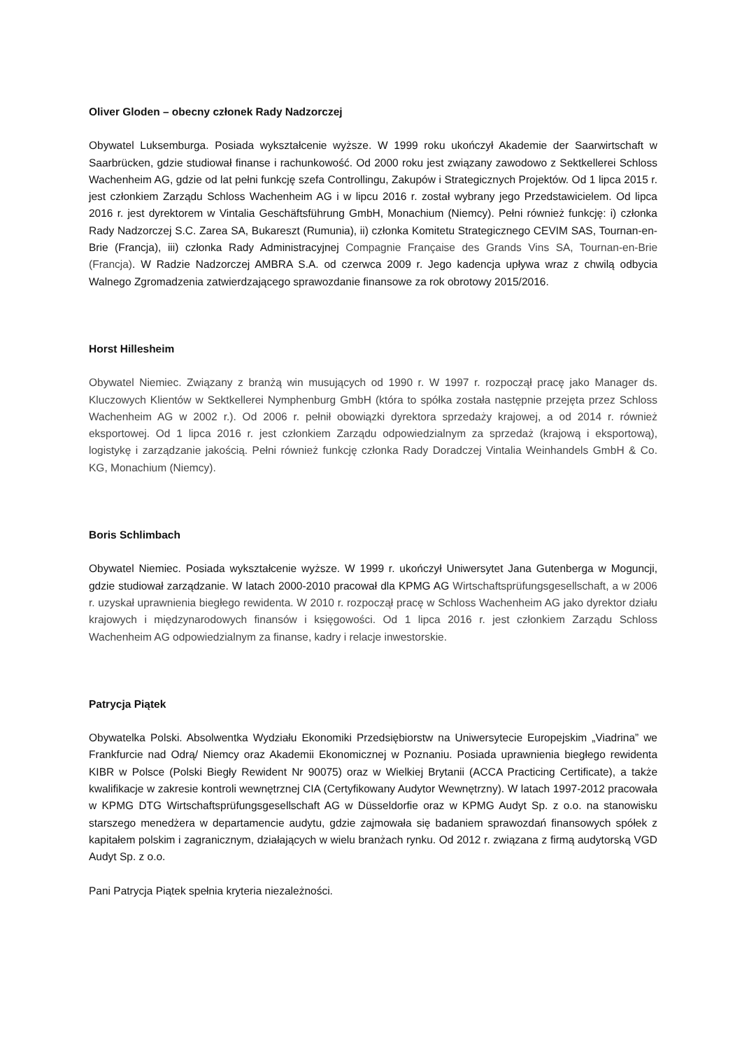Oliver Gloden – obecny członek Rady Nadzorczej
Obywatel Luksemburga. Posiada wykształcenie wyższe. W 1999 roku ukończył Akademie der Saarwirtschaft w Saarbrücken, gdzie studiował finanse i rachunkowość. Od 2000 roku jest związany zawodowo z Sektkellerei Schloss Wachenheim AG, gdzie od lat pełni funkcję szefa Controllingu, Zakupów i Strategicznych Projektów. Od 1 lipca 2015 r. jest członkiem Zarządu Schloss Wachenheim AG i w lipcu 2016 r. został wybrany jego Przedstawicielem. Od lipca 2016 r. jest dyrektorem w Vintalia Geschäftsführung GmbH, Monachium (Niemcy). Pełni również funkcję: i) członka Rady Nadzorczej S.C. Zarea SA, Bukareszt (Rumunia), ii) członka Komitetu Strategicznego CEVIM SAS, Tournan-en-Brie (Francja), iii) członka Rady Administracyjnej Compagnie Française des Grands Vins SA, Tournan-en-Brie (Francja). W Radzie Nadzorczej AMBRA S.A. od czerwca 2009 r. Jego kadencja upływa wraz z chwilą odbycia Walnego Zgromadzenia zatwierdzającego sprawozdanie finansowe za rok obrotowy 2015/2016.
Horst Hillesheim
Obywatel Niemiec. Związany z branżą win musujących od 1990 r. W 1997 r. rozpoczął pracę jako Manager ds. Kluczowych Klientów w Sektkellerei Nymphenburg GmbH (która to spółka została następnie przejęta przez Schloss Wachenheim AG w 2002 r.). Od 2006 r. pełnił obowiązki dyrektora sprzedaży krajowej, a od 2014 r. również eksportowej. Od 1 lipca 2016 r. jest członkiem Zarządu odpowiedzialnym za sprzedaż (krajową i eksportową), logistykę i zarządzanie jakością. Pełni również funkcję członka Rady Doradczej Vintalia Weinhandels GmbH & Co. KG, Monachium (Niemcy).
Boris Schlimbach
Obywatel Niemiec. Posiada wykształcenie wyższe. W 1999 r. ukończył Uniwersytet Jana Gutenberga w Moguncji, gdzie studiował zarządzanie. W latach 2000-2010 pracował dla KPMG AG Wirtschaftsprüfungsgesellschaft, a w 2006 r. uzyskał uprawnienia biegłego rewidenta. W 2010 r. rozpoczął pracę w Schloss Wachenheim AG jako dyrektor działu krajowych i międzynarodowych finansów i księgowości. Od 1 lipca 2016 r. jest członkiem Zarządu Schloss Wachenheim AG odpowiedzialnym za finanse, kadry i relacje inwestorskie.
Patrycja Piątek
Obywatelka Polski. Absolwentka Wydziału Ekonomiki Przedsiębiorstw na Uniwersytecie Europejskim „Viadrina” we Frankfurcie nad Odrą/ Niemcy oraz Akademii Ekonomicznej w Poznaniu. Posiada uprawnienia biegłego rewidenta KIBR w Polsce (Polski Biegły Rewident Nr 90075) oraz w Wielkiej Brytanii (ACCA Practicing Certificate), a także kwalifikacje w zakresie kontroli wewnętrznej CIA (Certyfikowany Audytor Wewnętrzny). W latach 1997-2012 pracowała w KPMG DTG Wirtschaftsprüfungsgesellschaft AG w Düsseldorfie oraz w KPMG Audyt Sp. z o.o. na stanowisku starszego menedżera w departamencie audytu, gdzie zajmowała się badaniem sprawozdań finansowych spółek z kapitałem polskim i zagranicznym, działających w wielu branżach rynku. Od 2012 r. związana z firmą audytorską VGD Audyt Sp. z o.o.
Pani Patrycja Piątek spełnia kryteria niezależności.